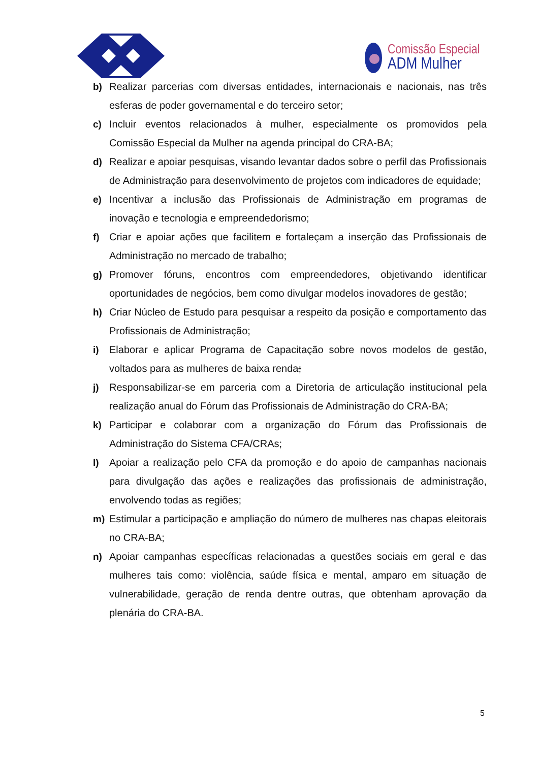Comissão Especial
ADM Mulher
b) Realizar parcerias com diversas entidades, internacionais e nacionais, nas três esferas de poder governamental e do terceiro setor;
c) Incluir eventos relacionados à mulher, especialmente os promovidos pela Comissão Especial da Mulher na agenda principal do CRA-BA;
d) Realizar e apoiar pesquisas, visando levantar dados sobre o perfil das Profissionais de Administração para desenvolvimento de projetos com indicadores de equidade;
e) Incentivar a inclusão das Profissionais de Administração em programas de inovação e tecnologia e empreendedorismo;
f) Criar e apoiar ações que facilitem e fortaleçam a inserção das Profissionais de Administração no mercado de trabalho;
g) Promover fóruns, encontros com empreendedores, objetivando identificar oportunidades de negócios, bem como divulgar modelos inovadores de gestão;
h) Criar Núcleo de Estudo para pesquisar a respeito da posição e comportamento das Profissionais de Administração;
i) Elaborar e aplicar Programa de Capacitação sobre novos modelos de gestão, voltados para as mulheres de baixa renda;
j) Responsabilizar-se em parceria com a Diretoria de articulação institucional pela realização anual do Fórum das Profissionais de Administração do CRA-BA;
k) Participar e colaborar com a organização do Fórum das Profissionais de Administração do Sistema CFA/CRAs;
l) Apoiar a realização pelo CFA da promoção e do apoio de campanhas nacionais para divulgação das ações e realizações das profissionais de administração, envolvendo todas as regiões;
m) Estimular a participação e ampliação do número de mulheres nas chapas eleitorais no CRA-BA;
n) Apoiar campanhas específicas relacionadas a questões sociais em geral e das mulheres tais como: violência, saúde física e mental, amparo em situação de vulnerabilidade, geração de renda dentre outras, que obtenham aprovação da plenária do CRA-BA.
5